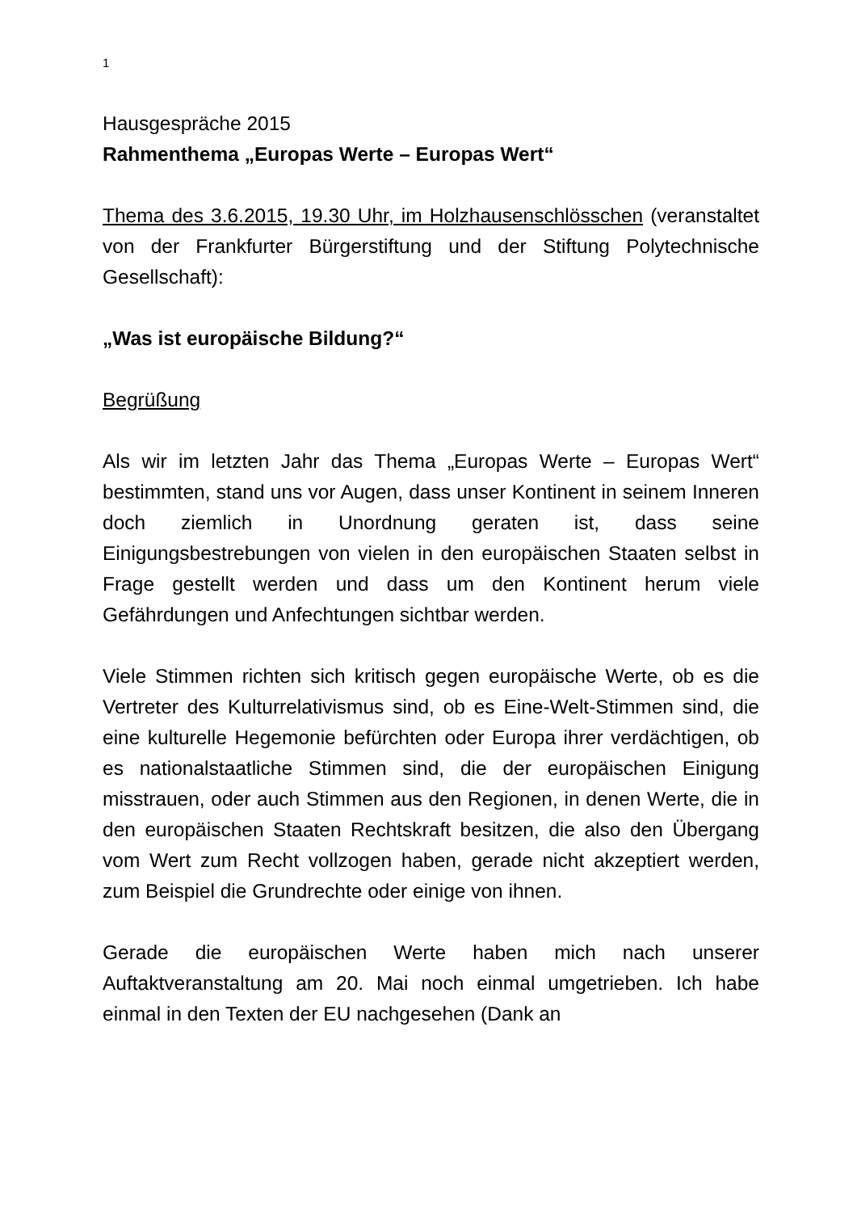1
Hausgespräche 2015
Rahmenthema „Europas Werte – Europas Wert“
Thema des 3.6.2015, 19.30 Uhr, im Holzhausenschlösschen (veranstaltet von der Frankfurter Bürgerstiftung und der Stiftung Polytechnische Gesellschaft):
„Was ist europäische Bildung?“
Begrüßung
Als wir im letzten Jahr das Thema „Europas Werte – Europas Wert“ bestimmten, stand uns vor Augen, dass unser Kontinent in seinem Inneren doch ziemlich in Unordnung geraten ist, dass seine Einigungsbestrebungen von vielen in den europäischen Staaten selbst in Frage gestellt werden und dass um den Kontinent herum viele Gefährdungen und Anfechtungen sichtbar werden.
Viele Stimmen richten sich kritisch gegen europäische Werte, ob es die Vertreter des Kulturrelativismus sind, ob es Eine-Welt-Stimmen sind, die eine kulturelle Hegemonie befürchten oder Europa ihrer verdächtigen, ob es nationalstaatliche Stimmen sind, die der europäischen Einigung misstrauen, oder auch Stimmen aus den Regionen, in denen Werte, die in den europäischen Staaten Rechtskraft besitzen, die also den Übergang vom Wert zum Recht vollzogen haben, gerade nicht akzeptiert werden, zum Beispiel die Grundrechte oder einige von ihnen.
Gerade die europäischen Werte haben mich nach unserer Auftaktveranstaltung am 20. Mai noch einmal umgetrieben. Ich habe einmal in den Texten der EU nachgesehen (Dank an